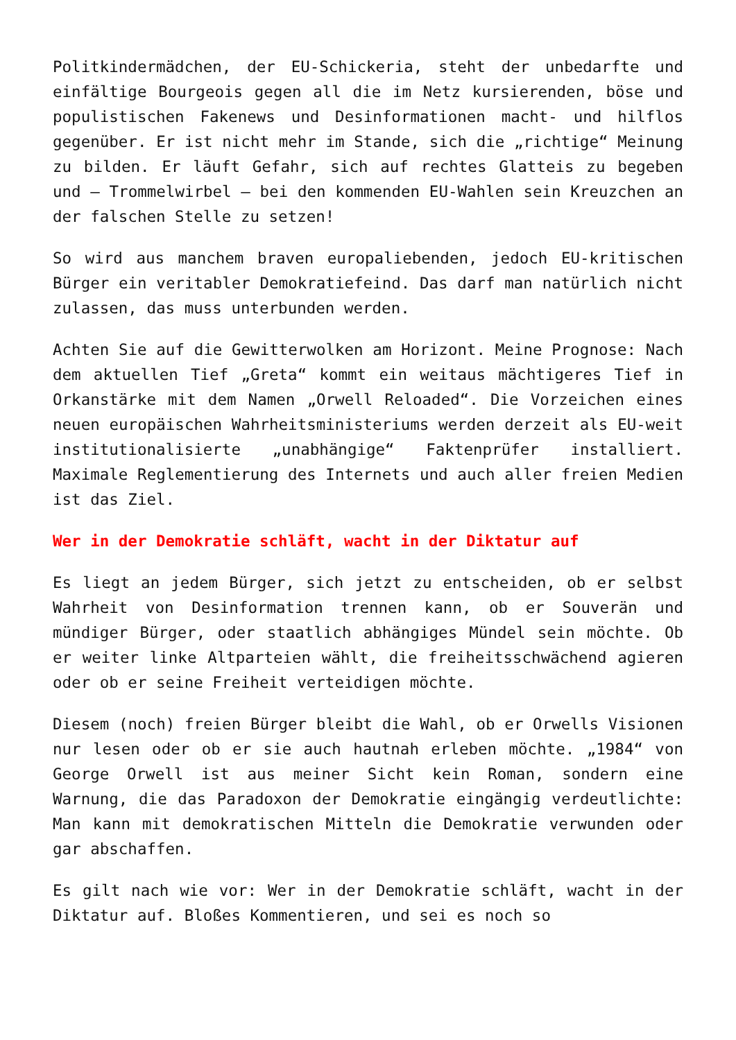Politkindermädchen, der EU-Schickeria, steht der unbedarfte und einfältige Bourgeois gegen all die im Netz kursierenden, böse und populistischen Fakenews und Desinformationen macht- und hilflos gegenüber. Er ist nicht mehr im Stande, sich die „richtige“ Meinung zu bilden. Er läuft Gefahr, sich auf rechtes Glatteis zu begeben und – Trommelwirbel – bei den kommenden EU-Wahlen sein Kreuzchen an der falschen Stelle zu setzen!
So wird aus manchem braven europaliebenden, jedoch EU-kritischen Bürger ein veritabler Demokratiefeind. Das darf man natürlich nicht zulassen, das muss unterbunden werden.
Achten Sie auf die Gewitterwolken am Horizont. Meine Prognose: Nach dem aktuellen Tief „Greta“ kommt ein weitaus mächtigeres Tief in Orkanstärke mit dem Namen „Orwell Reloaded“. Die Vorzeichen eines neuen europäischen Wahrheitsministeriums werden derzeit als EU-weit institutionalisierte „unabhängige“ Faktenprüfer installiert. Maximale Reglementierung des Internets und auch aller freien Medien ist das Ziel.
Wer in der Demokratie schläft, wacht in der Diktatur auf
Es liegt an jedem Bürger, sich jetzt zu entscheiden, ob er selbst Wahrheit von Desinformation trennen kann, ob er Souverän und mündiger Bürger, oder staatlich abhängiges Mündel sein möchte. Ob er weiter linke Altparteien wählt, die freiheitsschwächend agieren oder ob er seine Freiheit verteidigen möchte.
Diesem (noch) freien Bürger bleibt die Wahl, ob er Orwells Visionen nur lesen oder ob er sie auch hautnah erleben möchte. „1984“ von George Orwell ist aus meiner Sicht kein Roman, sondern eine Warnung, die das Paradoxon der Demokratie eingängig verdeutlichte: Man kann mit demokratischen Mitteln die Demokratie verwunden oder gar abschaffen.
Es gilt nach wie vor: Wer in der Demokratie schläft, wacht in der Diktatur auf. Bloßes Kommentieren, und sei es noch so